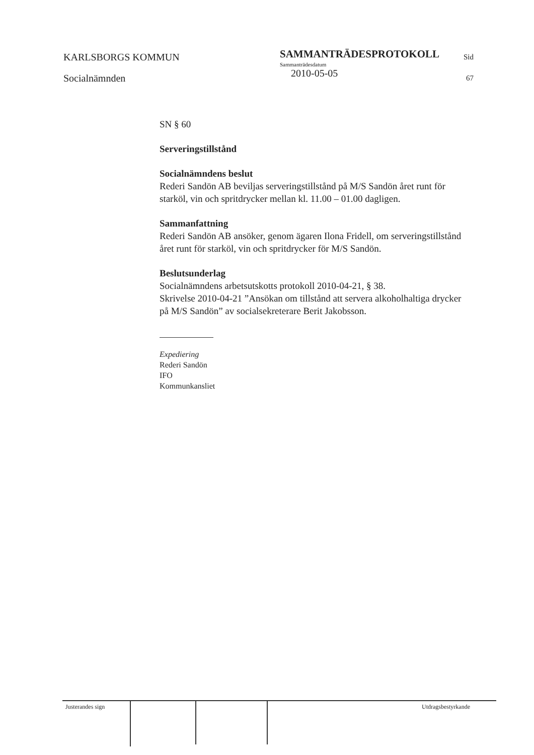KARLSBORGS KOMMUN
Socialnämnden
SAMMANTRÄDESPROTOKOLL
Sammanträdesdatum
2010-05-05
Sid
67
SN § 60
Serveringstillstånd
Socialnämndens beslut
Rederi Sandön AB beviljas serveringstillstånd på M/S Sandön året runt för starköl, vin och spritdrycker mellan kl. 11.00 – 01.00 dagligen.
Sammanfattning
Rederi Sandön AB ansöker, genom ägaren Ilona Fridell, om serveringstillstånd året runt för starköl, vin och spritdrycker för M/S Sandön.
Beslutsunderlag
Socialnämndens arbetsutskotts protokoll 2010-04-21, § 38.
Skrivelse 2010-04-21 ”Ansökan om tillstånd att servera alkoholhaltiga drycker på M/S Sandön” av socialsekreterare Berit Jakobsson.
Expediering
Rederi Sandön
IFO
Kommunkansliet
Justerandes sign
Utdragsbestyrkande